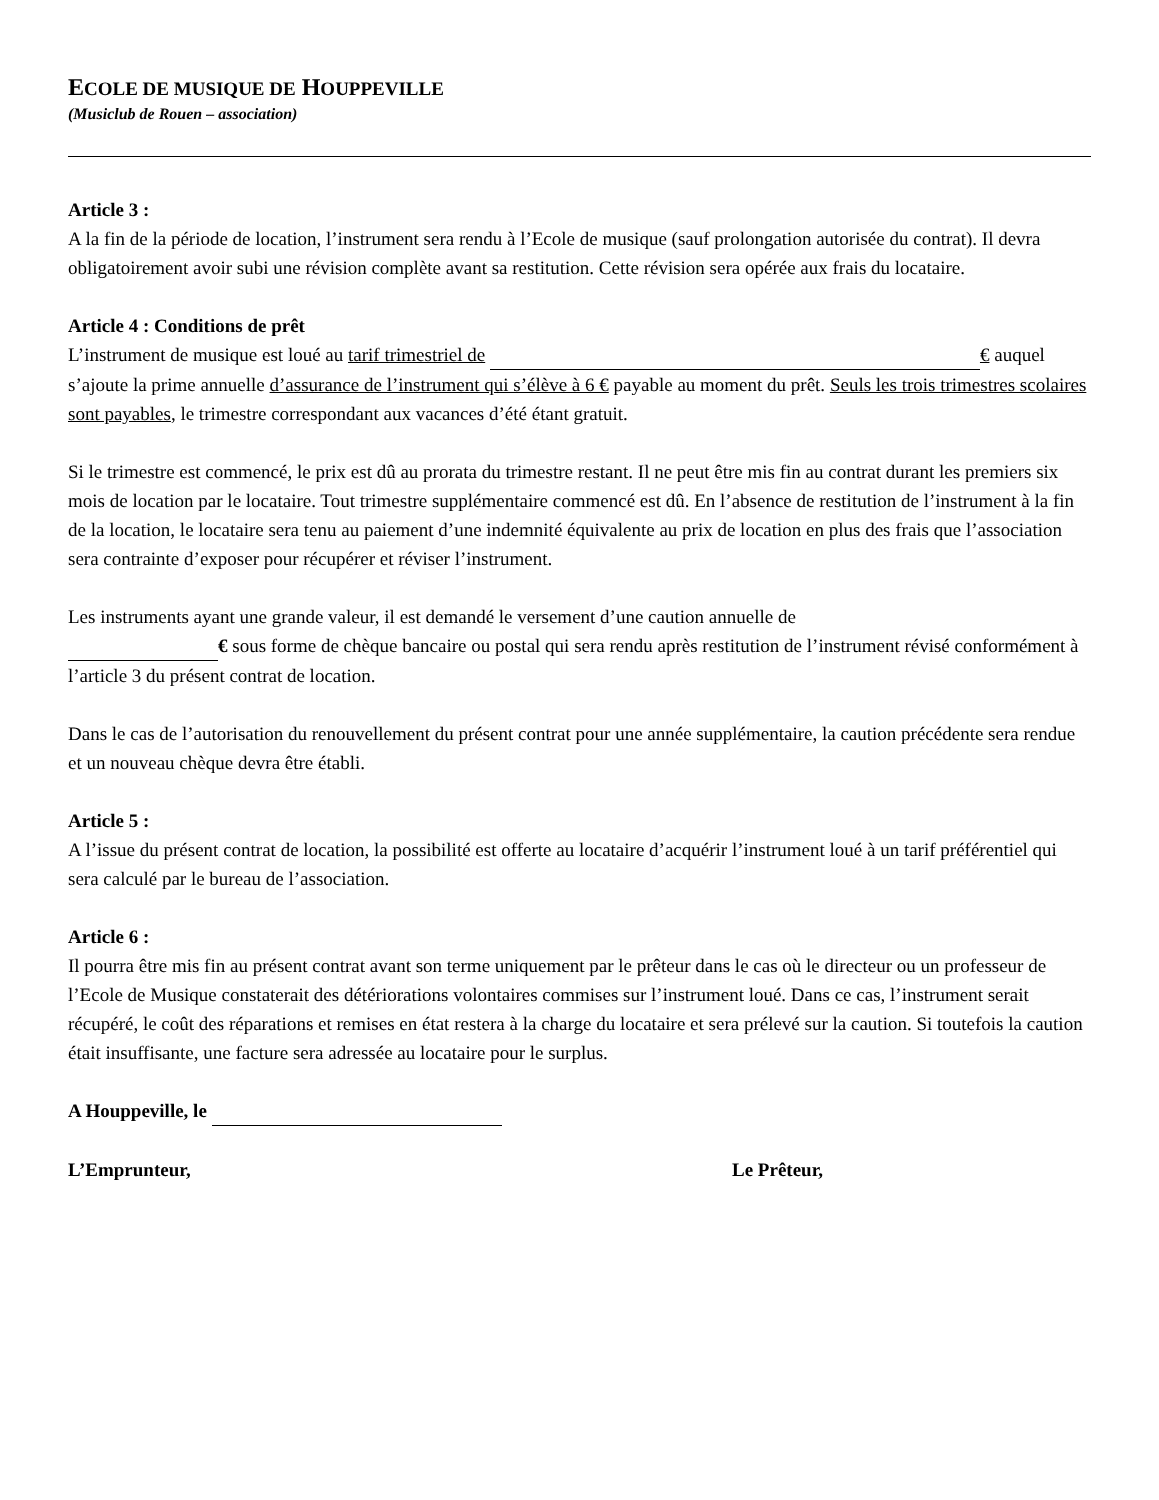ECOLE DE MUSIQUE DE HOUPPEVILLE
(Musiclub de Rouen – association)
Article 3 :
A la fin de la période de location, l’instrument sera rendu à l’Ecole de musique (sauf prolongation autorisée du contrat). Il devra obligatoirement avoir subi une révision complète avant sa restitution. Cette révision sera opérée aux frais du locataire.
Article 4 : Conditions de prêt
L’instrument de musique est loué au tarif trimestriel de € auquel s’ajoute la prime annuelle d’assurance de l’instrument qui s’élève à 6 € payable au moment du prêt. Seuls les trois trimestres scolaires sont payables, le trimestre correspondant aux vacances d’été étant gratuit.
Si le trimestre est commencé, le prix est dû au prorata du trimestre restant. Il ne peut être mis fin au contrat durant les premiers six mois de location par le locataire. Tout trimestre supplémentaire commencé est dû. En l’absence de restitution de l’instrument à la fin de la location, le locataire sera tenu au paiement d’une indemnité équivalente au prix de location en plus des frais que l’association sera contrainte d’exposer pour récupérer et réviser l’instrument.
Les instruments ayant une grande valeur, il est demandé le versement d’une caution annuelle de
€ sous forme de chèque bancaire ou postal qui sera rendu après restitution de l’instrument révisé conformément à l’article 3 du présent contrat de location.
Dans le cas de l’autorisation du renouvellement du présent contrat pour une année supplémentaire, la caution précédente sera rendue et un nouveau chèque devra être établi.
Article 5 :
A l’issue du présent contrat de location, la possibilité est offerte au locataire d’acquérir l’instrument loué à un tarif préférentiel qui sera calculé par le bureau de l’association.
Article 6 :
Il pourra être mis fin au présent contrat avant son terme uniquement par le prêteur dans le cas où le directeur ou un professeur de l’Ecole de Musique constaterait des détériorations volontaires commises sur l’instrument loué. Dans ce cas, l’instrument serait récupéré, le coût des réparations et remises en état restera à la charge du locataire et sera prélevé sur la caution. Si toutefois la caution était insuffisante, une facture sera adressée au locataire pour le surplus.
A Houppeville, le
L’Emprunteur, Le Prêteur,